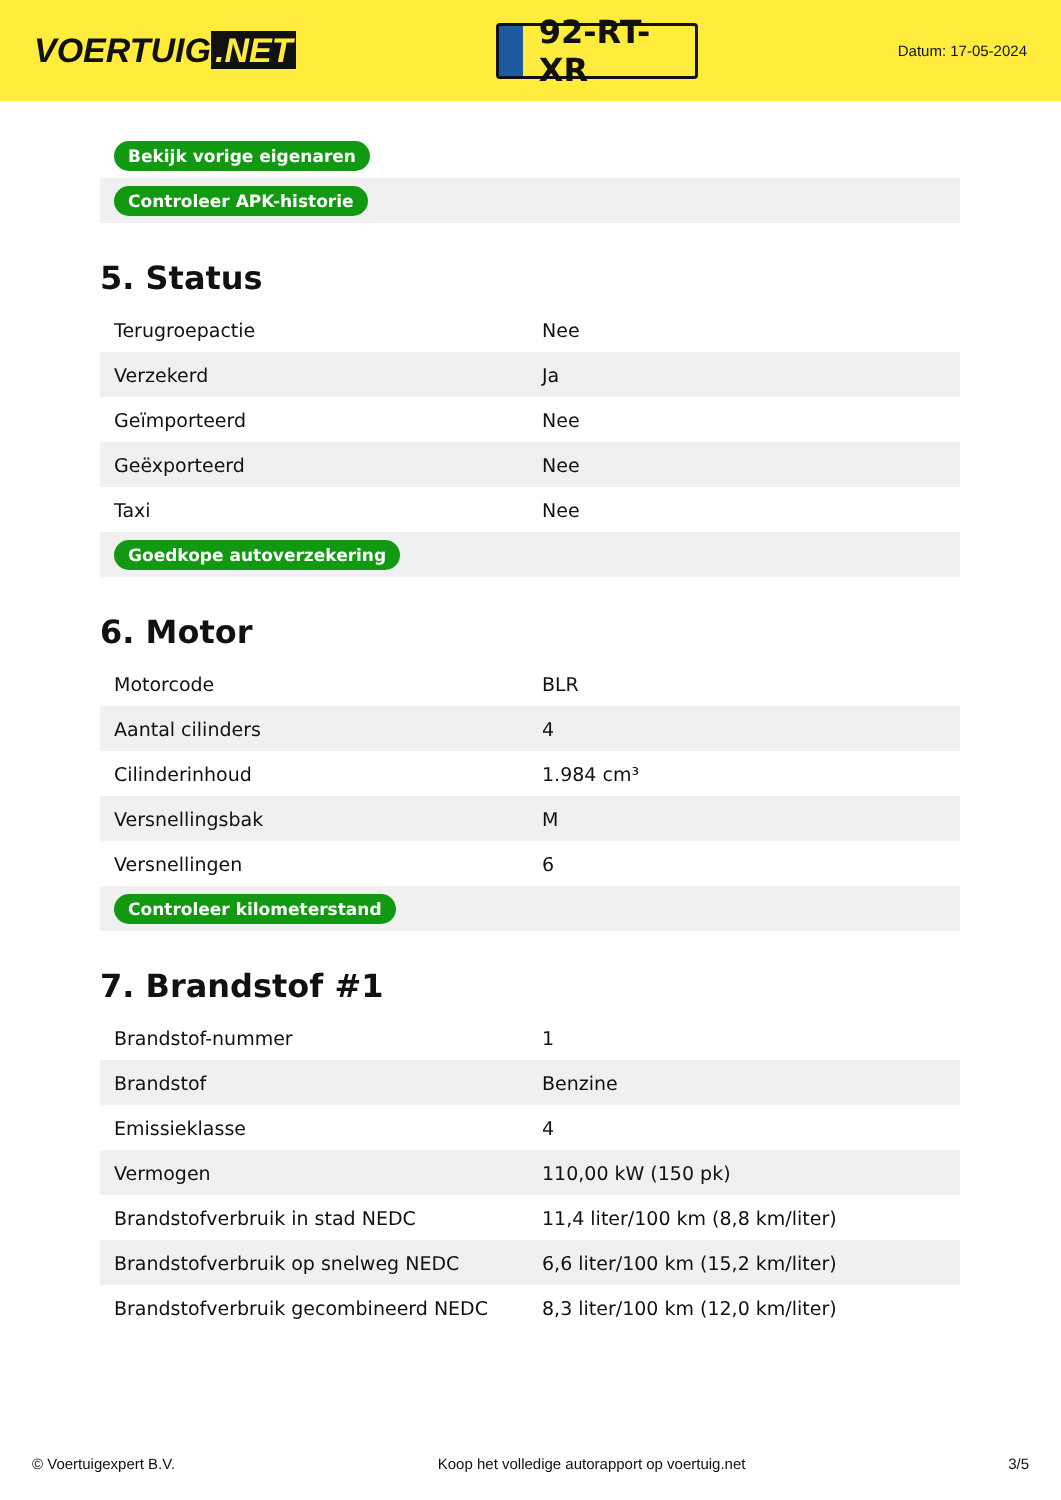VOERTUIG.NET
92-RT-XR
Datum: 17-05-2024
| Bekijk vorige eigenaren |
| Controleer APK-historie |
5. Status
| Terugroepactie | Nee |
| Verzekerd | Ja |
| Geïmporteerd | Nee |
| Geëxporteerd | Nee |
| Taxi | Nee |
| Goedkope autoverzekering | |
6. Motor
| Motorcode | BLR |
| Aantal cilinders | 4 |
| Cilinderinhoud | 1.984 cm³ |
| Versnellingsbak | M |
| Versnellingen | 6 |
| Controleer kilometerstand | |
7. Brandstof #1
| Brandstof-nummer | 1 |
| Brandstof | Benzine |
| Emissieklasse | 4 |
| Vermogen | 110,00 kW (150 pk) |
| Brandstofverbruik in stad NEDC | 11,4 liter/100 km (8,8 km/liter) |
| Brandstofverbruik op snelweg NEDC | 6,6 liter/100 km (15,2 km/liter) |
| Brandstofverbruik gecombineerd NEDC | 8,3 liter/100 km (12,0 km/liter) |
© Voertuigexpert B.V. Koop het volledige autorapport op voertuig.net 3/5